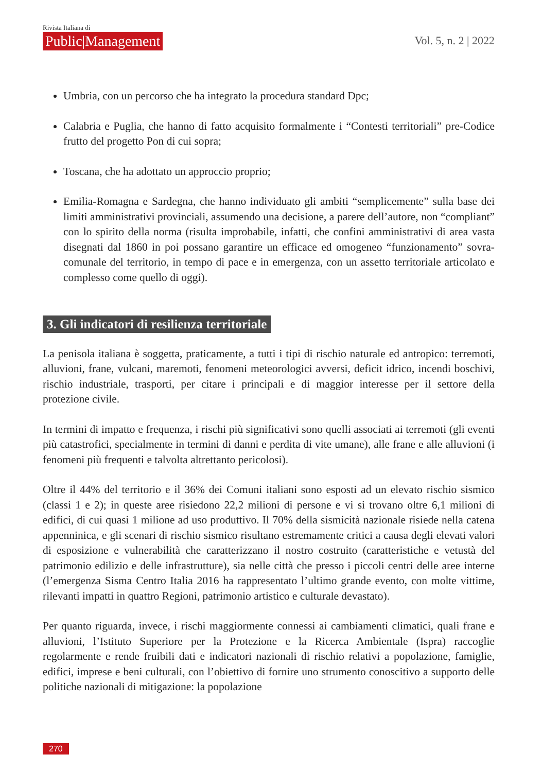Rivista Italiana di
Public|Management
Vol. 5, n. 2 | 2022
Umbria, con un percorso che ha integrato la procedura standard Dpc;
Calabria e Puglia, che hanno di fatto acquisito formalmente i “Contesti territoriali” pre-Codice frutto del progetto Pon di cui sopra;
Toscana, che ha adottato un approccio proprio;
Emilia-Romagna e Sardegna, che hanno individuato gli ambiti “semplicemente” sulla base dei limiti amministrativi provinciali, assumendo una decisione, a parere dell’autore, non “compliant” con lo spirito della norma (risulta improbabile, infatti, che confini amministrativi di area vasta disegnati dal 1860 in poi possano garantire un efficace ed omogeneo “funzionamento” sovra-comunale del territorio, in tempo di pace e in emergenza, con un assetto territoriale articolato e complesso come quello di oggi).
3. Gli indicatori di resilienza territoriale
La penisola italiana è soggetta, praticamente, a tutti i tipi di rischio naturale ed antropico: terremoti, alluvioni, frane, vulcani, maremoti, fenomeni meteorologici avversi, deficit idrico, incendi boschivi, rischio industriale, trasporti, per citare i principali e di maggior interesse per il settore della protezione civile.
In termini di impatto e frequenza, i rischi più significativi sono quelli associati ai terremoti (gli eventi più catastrofici, specialmente in termini di danni e perdita di vite umane), alle frane e alle alluvioni (i fenomeni più frequenti e talvolta altrettanto pericolosi).
Oltre il 44% del territorio e il 36% dei Comuni italiani sono esposti ad un elevato rischio sismico (classi 1 e 2); in queste aree risiedono 22,2 milioni di persone e vi si trovano oltre 6,1 milioni di edifici, di cui quasi 1 milione ad uso produttivo. Il 70% della sismicità nazionale risiede nella catena appenninica, e gli scenari di rischio sismico risultano estremamente critici a causa degli elevati valori di esposizione e vulnerabilità che caratterizzano il nostro costruito (caratteristiche e vetustà del patrimonio edilizio e delle infrastrutture), sia nelle città che presso i piccoli centri delle aree interne (l’emergenza Sisma Centro Italia 2016 ha rappresentato l’ultimo grande evento, con molte vittime, rilevanti impatti in quattro Regioni, patrimonio artistico e culturale devastato).
Per quanto riguarda, invece, i rischi maggiormente connessi ai cambiamenti climatici, quali frane e alluvioni, l’Istituto Superiore per la Protezione e la Ricerca Ambientale (Ispra) raccoglie regolarmente e rende fruibili dati e indicatori nazionali di rischio relativi a popolazione, famiglie, edifici, imprese e beni culturali, con l’obiettivo di fornire uno strumento conoscitivo a supporto delle politiche nazionali di mitigazione: la popolazione
270